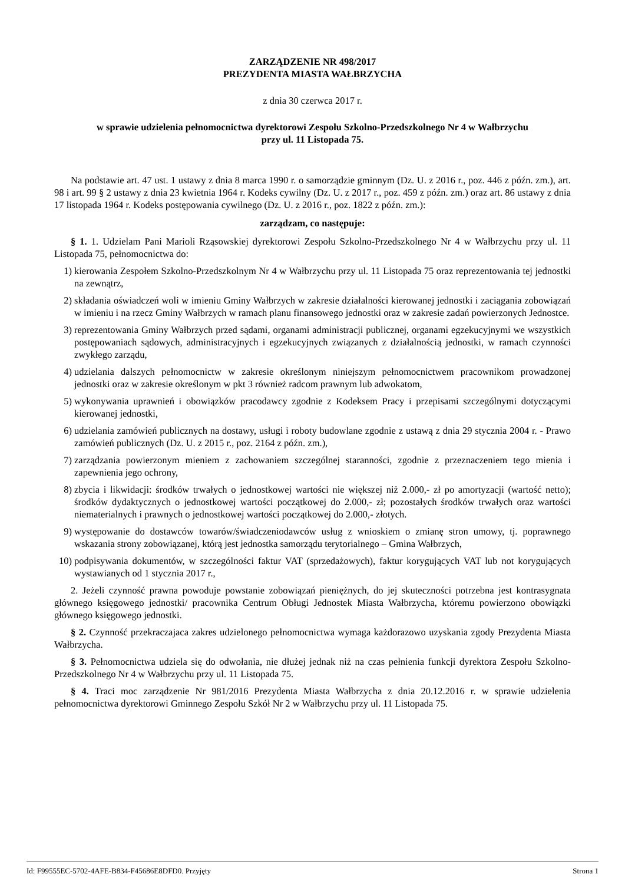ZARZĄDZENIE NR 498/2017
PREZYDENTA MIASTA WAŁBRZYCHA
z dnia 30 czerwca 2017 r.
w sprawie udzielenia pełnomocnictwa dyrektorowi Zespołu Szkolno-Przedszkolnego Nr 4 w Wałbrzychu
przy ul. 11 Listopada 75.
Na podstawie art. 47 ust. 1 ustawy z dnia 8 marca 1990 r. o samorządzie gminnym (Dz. U. z 2016 r., poz. 446 z późn. zm.), art. 98 i art. 99 § 2 ustawy z dnia 23 kwietnia 1964 r. Kodeks cywilny (Dz. U. z 2017 r., poz. 459 z późn. zm.) oraz art. 86 ustawy z dnia 17 listopada 1964 r. Kodeks postępowania cywilnego (Dz. U. z 2016 r., poz. 1822 z późn. zm.):
zarządzam, co następuje:
§ 1. 1. Udzielam Pani Marioli Rząsowskiej dyrektorowi Zespołu Szkolno-Przedszkolnego Nr 4 w Wałbrzychu przy ul. 11 Listopada 75, pełnomocnictwa do:
1) kierowania Zespołem Szkolno-Przedszkolnym Nr 4 w Wałbrzychu przy ul. 11 Listopada 75 oraz reprezentowania tej jednostki na zewnątrz,
2) składania oświadczeń woli w imieniu Gminy Wałbrzych w zakresie działalności kierowanej jednostki i zaciągania zobowiązań w imieniu i na rzecz Gminy Wałbrzych w ramach planu finansowego jednostki oraz w zakresie zadań powierzonych Jednostce.
3) reprezentowania Gminy Wałbrzych przed sądami, organami administracji publicznej, organami egzekucyjnymi we wszystkich postępowaniach sądowych, administracyjnych i egzekucyjnych związanych z działalnością jednostki, w ramach czynności zwykłego zarządu,
4) udzielania dalszych pełnomocnictw w zakresie określonym niniejszym pełnomocnictwem pracownikom prowadzonej jednostki oraz w zakresie określonym w pkt 3 również radcom prawnym lub adwokatom,
5) wykonywania uprawnień i obowiązków pracodawcy zgodnie z Kodeksem Pracy i przepisami szczególnymi dotyczącymi kierowanej jednostki,
6) udzielania zamówień publicznych na dostawy, usługi i roboty budowlane zgodnie z ustawą z dnia 29 stycznia 2004 r. - Prawo zamówień publicznych (Dz. U. z 2015 r., poz. 2164 z późn. zm.),
7) zarządzania powierzonym mieniem z zachowaniem szczególnej staranności, zgodnie z przeznaczeniem tego mienia i zapewnienia jego ochrony,
8) zbycia i likwidacji: środków trwałych o jednostkowej wartości nie większej niż 2.000,- zł po amortyzacji (wartość netto); środków dydaktycznych o jednostkowej wartości początkowej do 2.000,- zł; pozostałych środków trwałych oraz wartości niematerialnych i prawnych o jednostkowej wartości początkowej do 2.000,- złotych.
9) występowanie do dostawców towarów/świadczeniodawców usług z wnioskiem o zmianę stron umowy, tj. poprawnego wskazania strony zobowiązanej, którą jest jednostka samorządu terytorialnego – Gmina Wałbrzych,
10) podpisywania dokumentów, w szczególności faktur VAT (sprzedażowych), faktur korygujących VAT lub not korygujących wystawianych od 1 stycznia 2017 r.,
2. Jeżeli czynność prawna powoduje powstanie zobowiązań pieniężnych, do jej skuteczności potrzebna jest kontrasygnata głównego księgowego jednostki/ pracownika Centrum Obługi Jednostek Miasta Wałbrzycha, któremu powierzono obowiązki głównego księgowego jednostki.
§ 2. Czynność przekraczajaca zakres udzielonego pełnomocnictwa wymaga każdorazowo uzyskania zgody Prezydenta Miasta Wałbrzycha.
§ 3. Pełnomocnictwa udziela się do odwołania, nie dłużej jednak niż na czas pełnienia funkcji dyrektora Zespołu Szkolno-Przedszkolnego Nr 4 w Wałbrzychu przy ul. 11 Listopada 75.
§ 4. Traci moc zarządzenie Nr 981/2016 Prezydenta Miasta Wałbrzycha z dnia 20.12.2016 r. w sprawie udzielenia pełnomocnictwa dyrektorowi Gminnego Zespołu Szkół Nr 2 w Wałbrzychu przy ul. 11 Listopada 75.
Id: F99555EC-5702-4AFE-B834-F45686E8DFD0. Przyjęty Strona 1